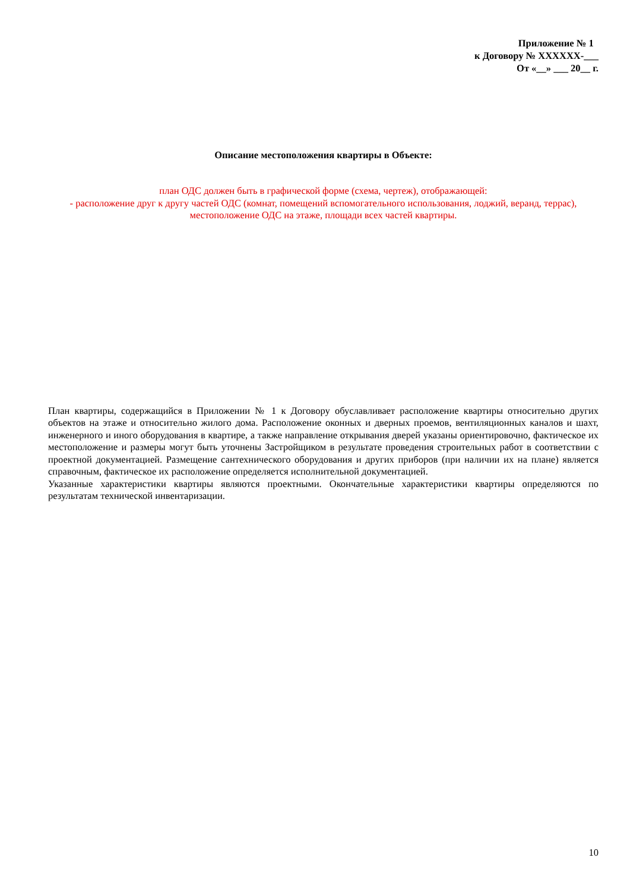Приложение № 1
к Договору № XXXXXX-___
От «__» ___ 20__ г.
Описание местоположения квартиры в Объекте:
план ОДС должен быть в графической форме (схема, чертеж), отображающей:
- расположение друг к другу частей ОДС (комнат, помещений вспомогательного использования, лоджий, веранд, террас), местоположение ОДС на этаже, площади всех частей квартиры.
План квартиры, содержащийся в Приложении № 1 к Договору обуславливает расположение квартиры относительно других объектов на этаже и относительно жилого дома. Расположение оконных и дверных проемов, вентиляционных каналов и шахт, инженерного и иного оборудования в квартире, а также направление открывания дверей указаны ориентировочно, фактическое их местоположение и размеры могут быть уточнены Застройщиком в результате проведения строительных работ в соответствии с проектной документацией. Размещение сантехнического оборудования и других приборов (при наличии их на плане) является справочным, фактическое их расположение определяется исполнительной документацией.
Указанные характеристики квартиры являются проектными. Окончательные характеристики квартиры определяются по результатам технической инвентаризации.
10